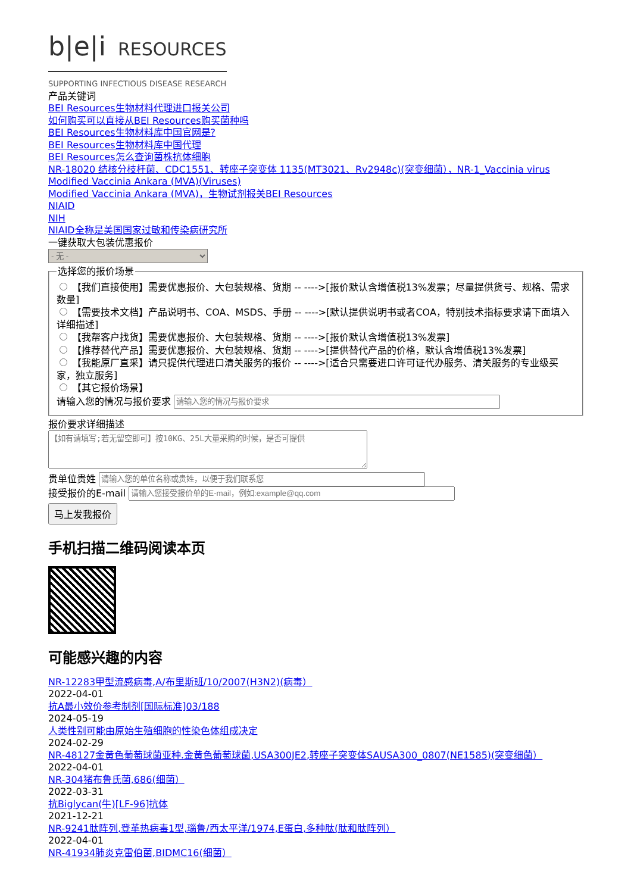b|e|i RESOURCES
SUPPORTING INFECTIOUS DISEASE RESEARCH
产品关键词
BEI Resources生物材料代理进口报关公司
如何购买可以直接从BEI Resources购买菌种吗
BEI Resources生物材料库中国官网是?
BEI Resources生物材料库中国代理
BEI Resources怎么查询菌株抗体细胞
NR-18020 结核分枝杆菌、CDC1551、转座子突变体 1135(MT3021、Rv2948c)(突变细菌），NR-1_Vaccinia virus
Modified Vaccinia Ankara (MVA)(Viruses)
Modified Vaccinia Ankara (MVA)，生物试剂报关BEI Resources
NIAID
NIH
NIAID全称是美国国家过敏和传染病研究所
一键获取大包装优惠报价
- 无 - 选择您的报价场景
【我们直接使用】需要优惠报价、大包装规格、货期 -- ---->[报价默认含增值税13%发票；尽量提供货号、规格、需求数量]
【需要技术文档】产品说明书、COA、MSDS、手册 -- ---->[默认提供说明书或者COA，特别技术指标要求请下面填入详细描述]
【我帮客户找货】需要优惠报价、大包装规格、货期 -- ---->[报价默认含增值税13%发票]
【推荐替代产品】需要优惠报价、大包装规格、货期 -- ---->[提供替代产品的价格，默认含增值税13%发票]
【我能原厂直采】请只提供代理进口清关服务的报价 -- ---->[适合只需要进口许可证代办服务、清关服务的专业级买家，独立服务]
【其它报价场景】
请输入您的情况与报价要求
报价要求详细描述
贵单位贵姓
接受报价的E-mail
马上发我报价
手机扫描二维码阅读本页
可能感兴趣的内容
NR-12283甲型流感病毒,A/布里斯班/10/2007(H3N2)(病毒）
2022-04-01
抗A最小效价参考制剂[国际标准]03/188
2024-05-19
人类性别可能由原始生殖细胞的性染色体组成决定
2024-02-29
NR-48127金黄色葡萄球菌亚种.金黄色葡萄球菌,USA300JE2,转座子突变体SAUSA300_0807(NE1585)(突变细菌）
2022-04-01
NR-304猪布鲁氏菌,686(细菌）
2022-03-31
抗Biglycan(牛)[LF-96]抗体
2021-12-21
NR-9241肽阵列,登革热病毒1型,瑙鲁/西太平洋/1974,E蛋白,多种肽(肽和肽阵列）
2022-04-01
NR-41934肺炎克雷伯菌,BIDMC16(细菌）